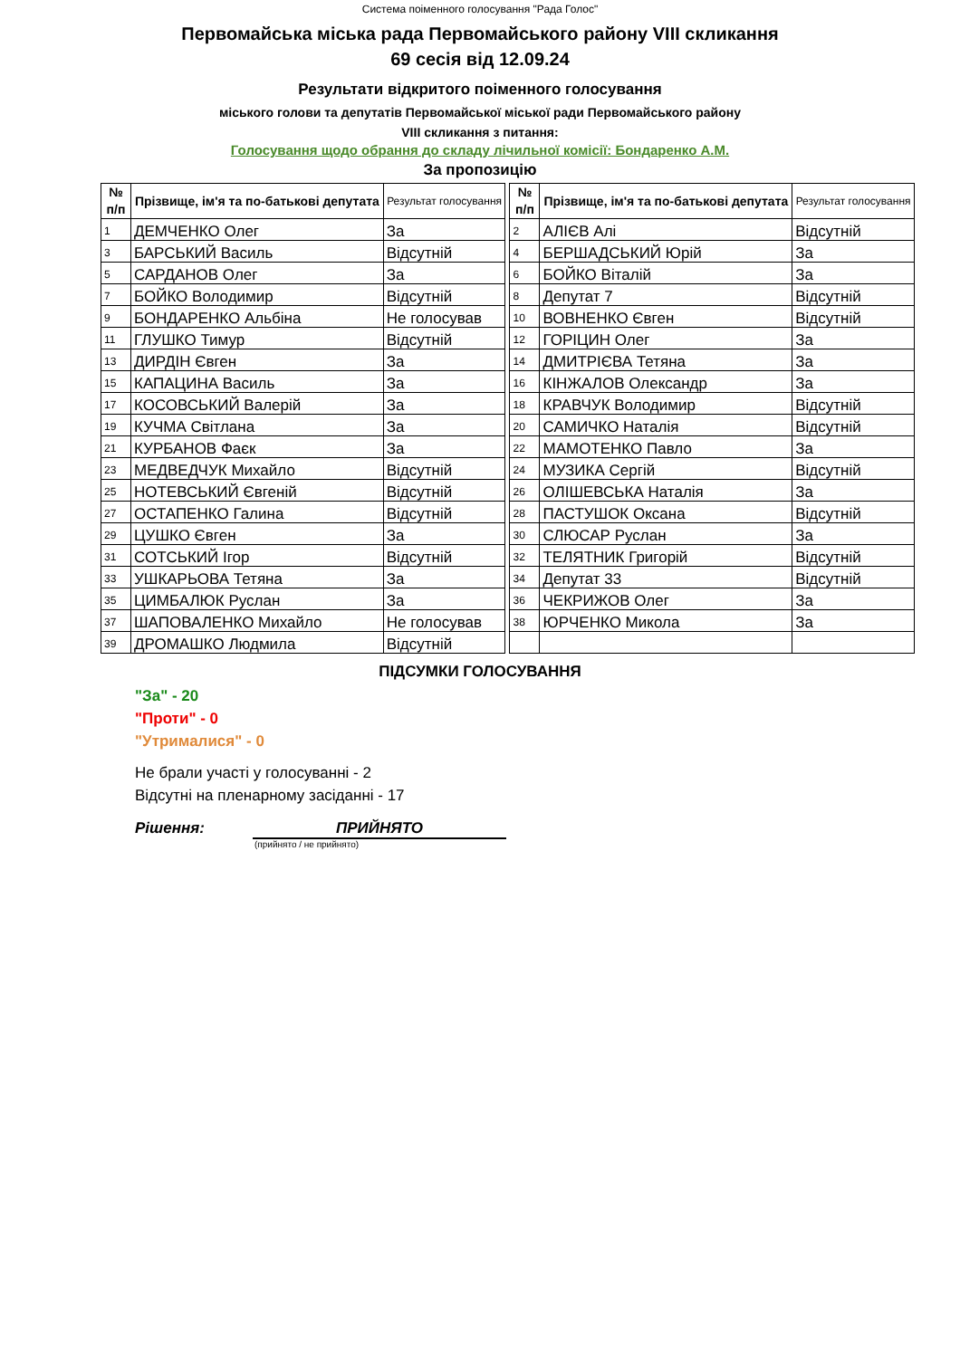Система поіменного голосування "Рада Голос"
Первомайська міська рада Первомайського району VIII скликання
69 сесія від 12.09.24
Результати відкритого поіменного голосування
міського голови та депутатів Первомайської міської ради Первомайського району
VIII скликання з питання:
Голосування щодо обрання до складу лічильної комісії: Бондаренко А.М.
За пропозицію
| № п/п | Прізвище, ім'я та по-батькові депутата | Результат голосування | | № п/п | Прізвище, ім'я та по-батькові депутата | Результат голосування |
| --- | --- | --- | --- | --- | --- | --- |
| 1 | ДЕМЧЕНКО Олег | За | | 2 | АЛІЄВ Алі | Відсутній |
| 3 | БАРСЬКИЙ Василь | Відсутній | | 4 | БЕРШАДСЬКИЙ Юрій | За |
| 5 | САРДАНОВ Олег | За | | 6 | БОЙКО Віталій | За |
| 7 | БОЙКО Володимир | Відсутній | | 8 | Депутат 7 | Відсутній |
| 9 | БОНДАРЕНКО Альбіна | Не голосував | | 10 | ВОВНЕНКО Євген | Відсутній |
| 11 | ГЛУШКО Тимур | Відсутній | | 12 | ГОРІЦИН Олег | За |
| 13 | ДИРДІН Євген | За | | 14 | ДМИТРІЄВА Тетяна | За |
| 15 | КАПАЦИНА Василь | За | | 16 | КІНЖАЛОВ Олександр | За |
| 17 | КОСОВСЬКИЙ Валерій | За | | 18 | КРАВЧУК Володимир | Відсутній |
| 19 | КУЧМА Світлана | За | | 20 | САМИЧКО Наталія | Відсутній |
| 21 | КУРБАНОВ Фаєк | За | | 22 | МАМОТЕНКО Павло | За |
| 23 | МЕДВЕДЧУК Михайло | Відсутній | | 24 | МУЗИКА Сергій | Відсутній |
| 25 | НОТЕВСЬКИЙ Євгеній | Відсутній | | 26 | ОЛІШЕВСЬКА Наталія | За |
| 27 | ОСТАПЕНКО Галина | Відсутній | | 28 | ПАСТУШОК Оксана | Відсутній |
| 29 | ЦУШКО Євген | За | | 30 | СЛЮСАР Руслан | За |
| 31 | СОТСЬКИЙ Ігор | Відсутній | | 32 | ТЕЛЯТНИК Григорій | Відсутній |
| 33 | УШКАРЬОВА Тетяна | За | | 34 | Депутат 33 | Відсутній |
| 35 | ЦИМБАЛЮК Руслан | За | | 36 | ЧЕКРИЖОВ Олег | За |
| 37 | ШАПОВАЛЕНКО Михайло | Не голосував | | 38 | ЮРЧЕНКО Микола | За |
| 39 | ДРОМАШКО Людмила | Відсутній | | | | |
ПІДСУМКИ ГОЛОСУВАННЯ
"За" - 20
"Проти" - 0
"Утрималися" - 0
Не брали участі у голосуванні - 2
Відсутні на пленарному засіданні - 17
Рішення: ПРИЙНЯТО
(прийнято / не прийнято)